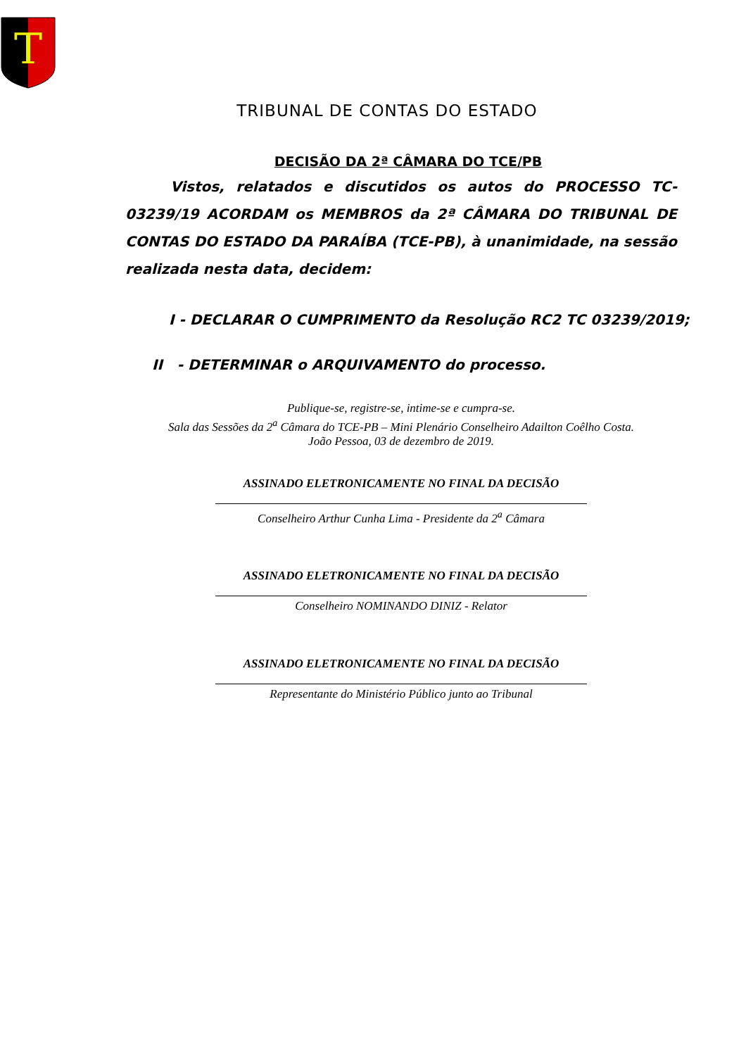T
TRIBUNAL DE CONTAS DO ESTADO
DECISÃO DA 2ª CÂMARA DO TCE/PB
Vistos, relatados e discutidos os autos do PROCESSO TC-03239/19 ACORDAM os MEMBROS da 2ª CÂMARA DO TRIBUNAL DE CONTAS DO ESTADO DA PARAÍBA (TCE-PB), à unanimidade, na sessão realizada nesta data, decidem:
I - DECLARAR O CUMPRIMENTO da Resolução RC2 TC 03239/2019;
II - DETERMINAR o ARQUIVAMENTO do processo.
Publique-se, registre-se, intime-se e cumpra-se.
Sala das Sessões da 2<sup>a</sup> Câmara do TCE-PB – Mini Plenário Conselheiro Adailton Coêlho Costa.
João Pessoa, 03 de dezembro de 2019.
ASSINADO ELETRONICAMENTE NO FINAL DA DECISÃO
Conselheiro Arthur Cunha Lima - Presidente da 2<sup>a</sup> Câmara
ASSINADO ELETRONICAMENTE NO FINAL DA DECISÃO
Conselheiro NOMINANDO DINIZ - Relator
ASSINADO ELETRONICAMENTE NO FINAL DA DECISÃO
Representante do Ministério Público junto ao Tribunal